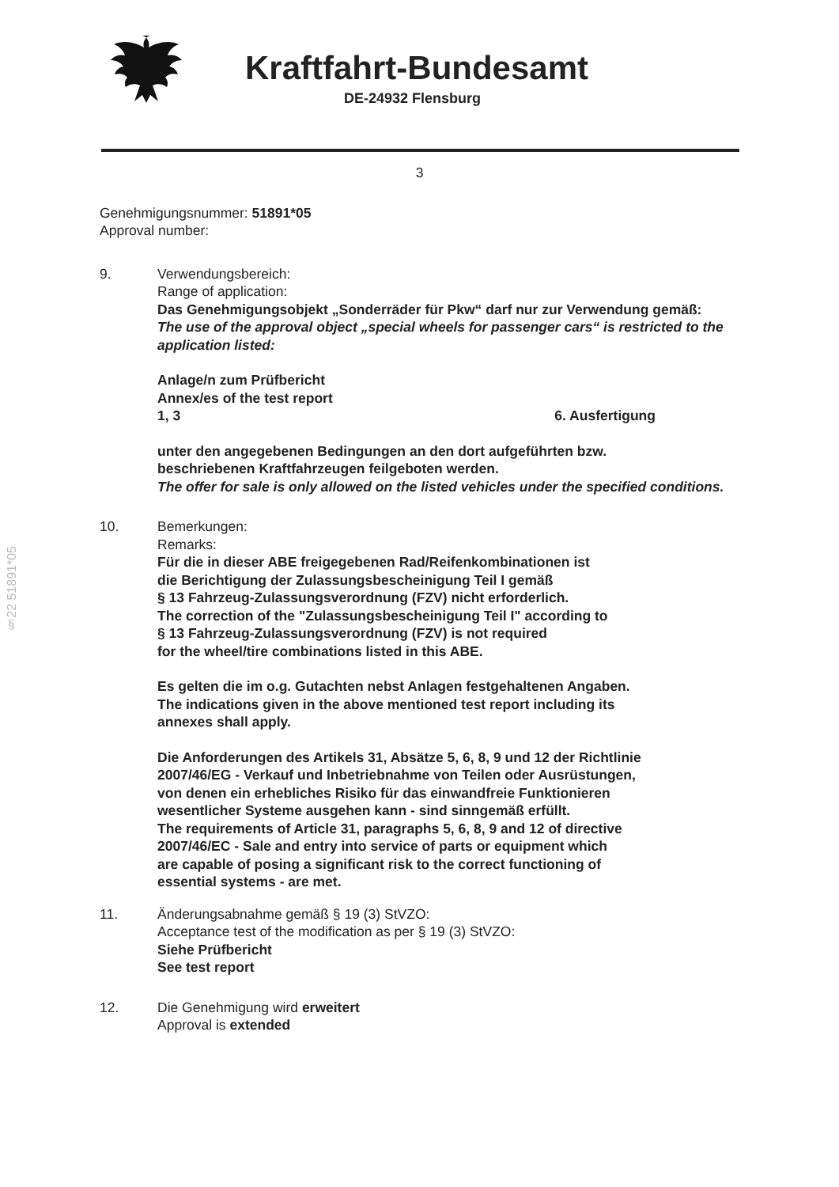Kraftfahrt-Bundesamt
DE-24932 Flensburg
3
Genehmigungsnummer: 51891*05
Approval number:
9. Verwendungsbereich:
Range of application:
Das Genehmigungsobjekt „Sonderräder für Pkw“ darf nur zur Verwendung gemäß:
The use of the approval object „special wheels for passenger cars“ is restricted to the application listed:
Anlage/n zum Prüfbericht
Annex/es of the test report
1, 3 6. Ausfertigung
unter den angegebenen Bedingungen an den dort aufgeführten bzw.
beschriebenen Kraftfahrzeugen feilgeboten werden.
The offer for sale is only allowed on the listed vehicles under the specified conditions.
10. Bemerkungen:
Remarks:
Für die in dieser ABE freigegebenen Rad/Reifenkombinationen ist
die Berichtigung der Zulassungsbescheinigung Teil I gemäß
§ 13 Fahrzeug-Zulassungsverordnung (FZV) nicht erforderlich.
The correction of the "Zulassungsbescheinigung Teil I" according to
§ 13 Fahrzeug-Zulassungsverordnung (FZV) is not required
for the wheel/tire combinations listed in this ABE.
Es gelten die im o.g. Gutachten nebst Anlagen festgehaltenen Angaben.
The indications given in the above mentioned test report including its
annexes shall apply.
Die Anforderungen des Artikels 31, Absätze 5, 6, 8, 9 und 12 der Richtlinie
2007/46/EG - Verkauf und Inbetriebnahme von Teilen oder Ausrüstungen,
von denen ein erhebliches Risiko für das einwandfreie Funktionieren
wesentlicher Systeme ausgehen kann - sind sinngemäß erfüllt.
The requirements of Article 31, paragraphs 5, 6, 8, 9 and 12 of directive
2007/46/EC - Sale and entry into service of parts or equipment which
are capable of posing a significant risk to the correct functioning of
essential systems - are met.
11. Änderungsabnahme gemäß § 19 (3) StVZO:
Acceptance test of the modification as per § 19 (3) StVZO:
Siehe Prüfbericht
See test report
12. Die Genehmigung wird erweitert
Approval is extended
§22 51891*05